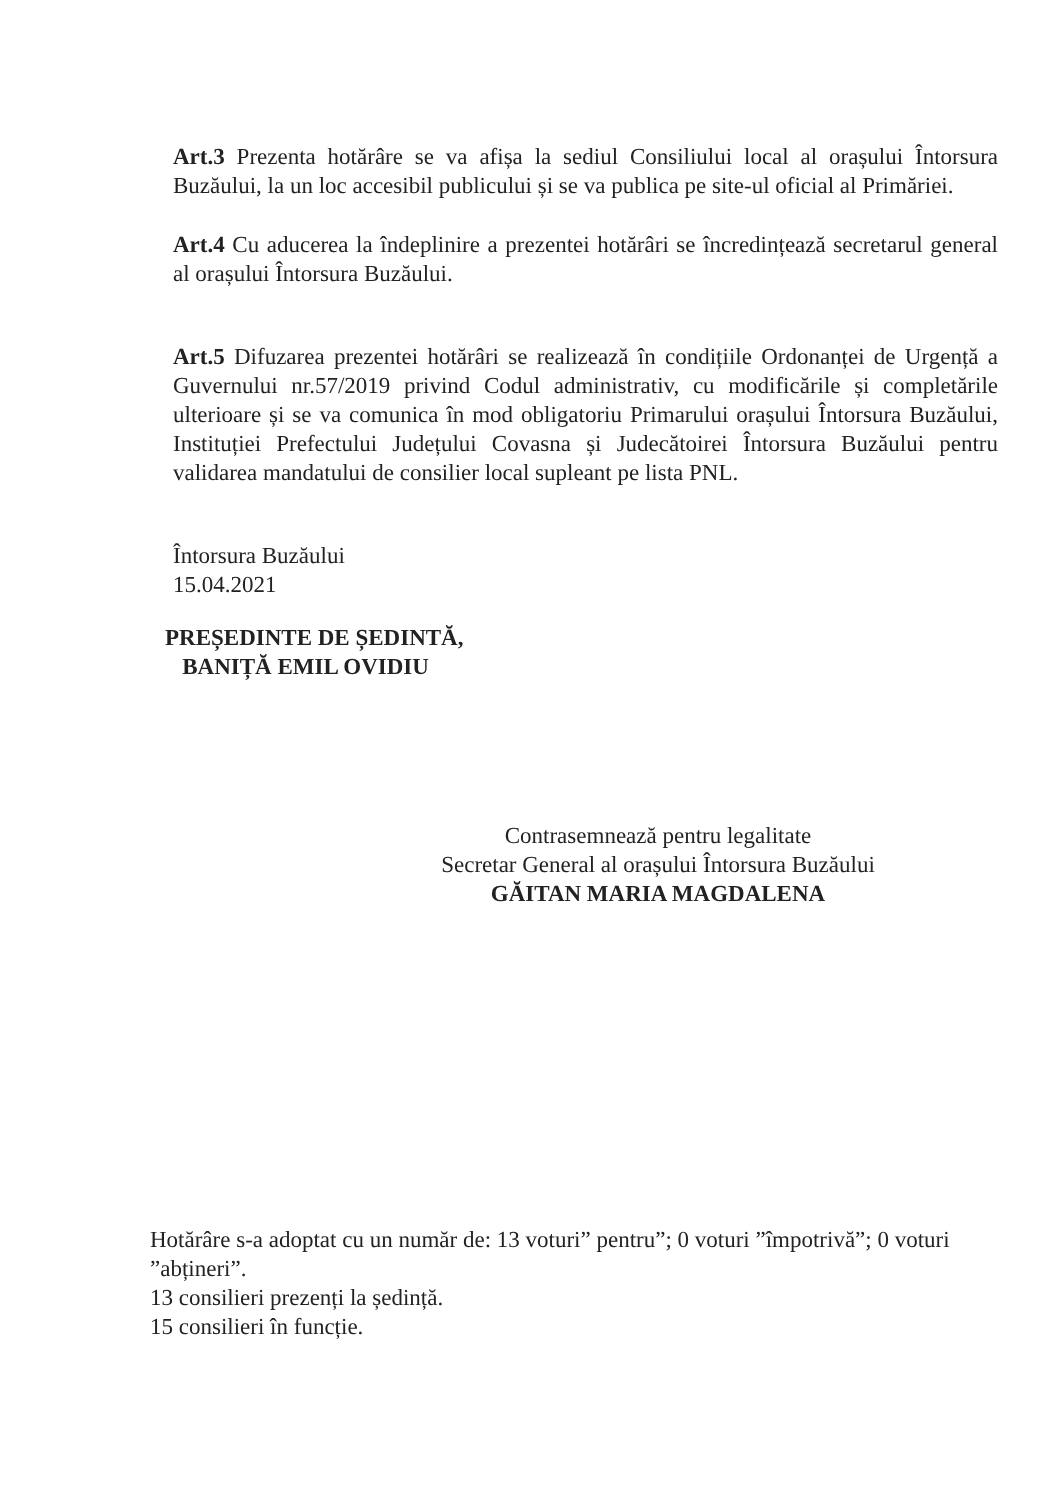Art.3 Prezenta hotărâre se va afișa la sediul Consiliului local al orașului Întorsura Buzăului, la un loc accesibil publicului și se va publica pe site-ul oficial al Primăriei.
Art.4 Cu aducerea la îndeplinire a prezentei hotărâri se încredințează secretarul general al orașului Întorsura Buzăului.
Art.5 Difuzarea prezentei hotărâri se realizează în condițiile Ordonanței de Urgență a Guvernului nr.57/2019 privind Codul administrativ, cu modificările și completările ulterioare și se va comunica în mod obligatoriu Primarului orașului Întorsura Buzăului, Instituției Prefectului Județului Covasna și Judecătoirei Întorsura Buzăului pentru validarea mandatului de consilier local supleant pe lista PNL.
Întorsura Buzăului
15.04.2021
PREȘEDINTE DE ȘEDINTĂ,
BANIȚĂ EMIL OVIDIU
Contrasemnează pentru legalitate
Secretar General al orașului Întorsura Buzăului
GĂITAN MARIA MAGDALENA
Hotărâre s-a adoptat cu un număr de: 13 voturi” pentru”; 0 voturi ”împotrivă”; 0 voturi ”abțineri”.
13 consilieri prezenți la ședință.
15 consilieri în funcție.